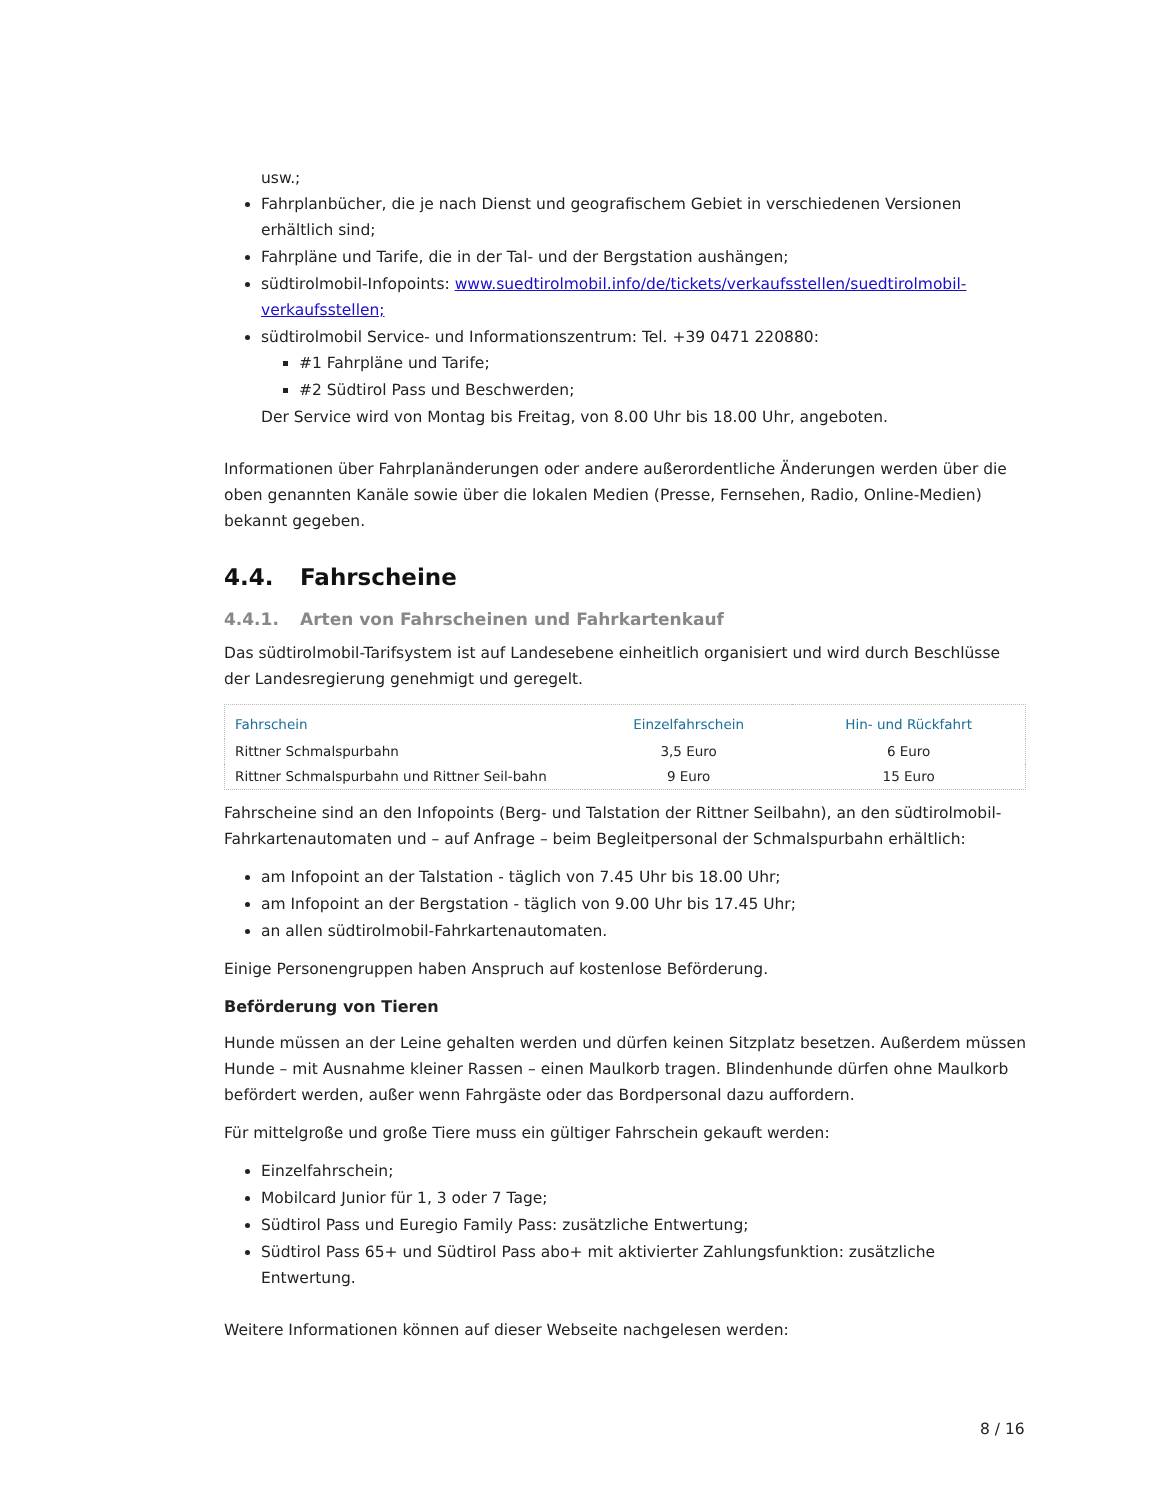usw.;
Fahrplanbücher, die je nach Dienst und geografischem Gebiet in verschiedenen Versionen erhältlich sind;
Fahrpläne und Tarife, die in der Tal- und der Bergstation aushängen;
südtirolmobil-Infopoints: www.suedtirolmobil.info/de/tickets/verkaufsstellen/suedtirolmobil-verkaufsstellen;
südtirolmobil Service- und Informationszentrum: Tel. +39 0471 220880:
#1 Fahrpläne und Tarife;
#2 Südtirol Pass und Beschwerden;
Der Service wird von Montag bis Freitag, von 8.00 Uhr bis 18.00 Uhr, angeboten.
Informationen über Fahrplanänderungen oder andere außerordentliche Änderungen werden über die oben genannten Kanäle sowie über die lokalen Medien (Presse, Fernsehen, Radio, Online-Medien) bekannt gegeben.
4.4. Fahrscheine
4.4.1. Arten von Fahrscheinen und Fahrkartenkauf
Das südtirolmobil-Tarifsystem ist auf Landesebene einheitlich organisiert und wird durch Beschlüsse der Landesregierung genehmigt und geregelt.
| Fahrschein | Einzelfahrschein | Hin- und Rückfahrt |
| --- | --- | --- |
| Rittner Schmalspurbahn | 3,5 Euro | 6 Euro |
| Rittner Schmalspurbahn und Rittner Seil-bahn | 9 Euro | 15 Euro |
Fahrscheine sind an den Infopoints (Berg- und Talstation der Rittner Seilbahn), an den südtirolmobil-Fahrkartenautomaten und – auf Anfrage – beim Begleitpersonal der Schmalspurbahn erhältlich:
am Infopoint an der Talstation - täglich von 7.45 Uhr bis 18.00 Uhr;
am Infopoint an der Bergstation - täglich von 9.00 Uhr bis 17.45 Uhr;
an allen südtirolmobil-Fahrkartenautomaten.
Einige Personengruppen haben Anspruch auf kostenlose Beförderung.
Beförderung von Tieren
Hunde müssen an der Leine gehalten werden und dürfen keinen Sitzplatz besetzen. Außerdem müssen Hunde – mit Ausnahme kleiner Rassen – einen Maulkorb tragen. Blindenhunde dürfen ohne Maulkorb befördert werden, außer wenn Fahrgäste oder das Bordpersonal dazu auffordern.
Für mittelgroße und große Tiere muss ein gültiger Fahrschein gekauft werden:
Einzelfahrschein;
Mobilcard Junior für 1, 3 oder 7 Tage;
Südtirol Pass und Euregio Family Pass: zusätzliche Entwertung;
Südtirol Pass 65+ und Südtirol Pass abo+ mit aktivierter Zahlungsfunktion: zusätzliche Entwertung.
Weitere Informationen können auf dieser Webseite nachgelesen werden:
8 / 16